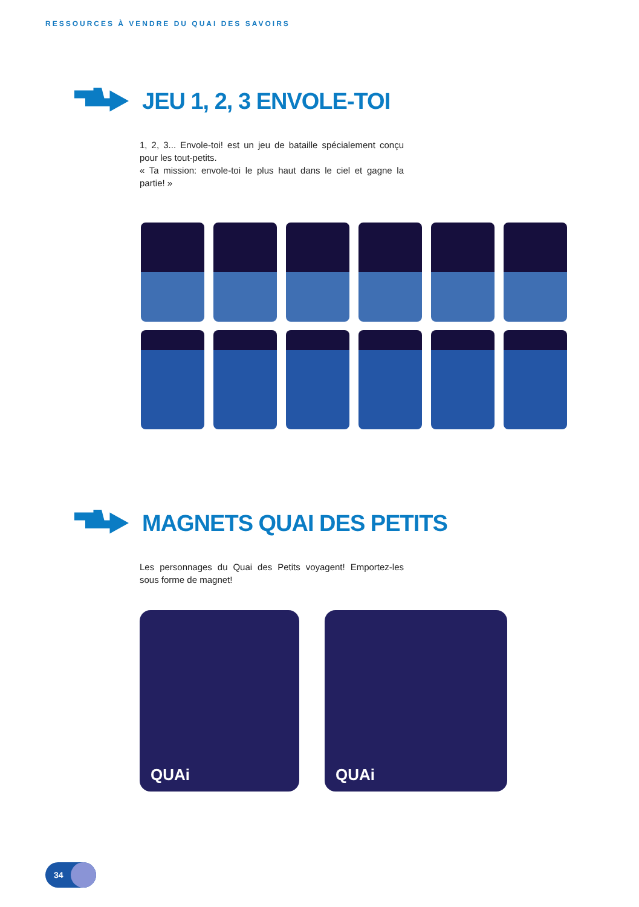RESSOURCES À VENDRE DU QUAI DES SAVOIRS
JEU 1, 2, 3 ENVOLE-TOI
1, 2, 3... Envole-toi! est un jeu de bataille spécialement conçu pour les tout-petits.
« Ta mission: envole-toi le plus haut dans le ciel et gagne la partie! »
MAGNETS QUAI DES PETITS
Les personnages du Quai des Petits voyagent! Emportez-les sous forme de magnet!
QUAi QUAi
34